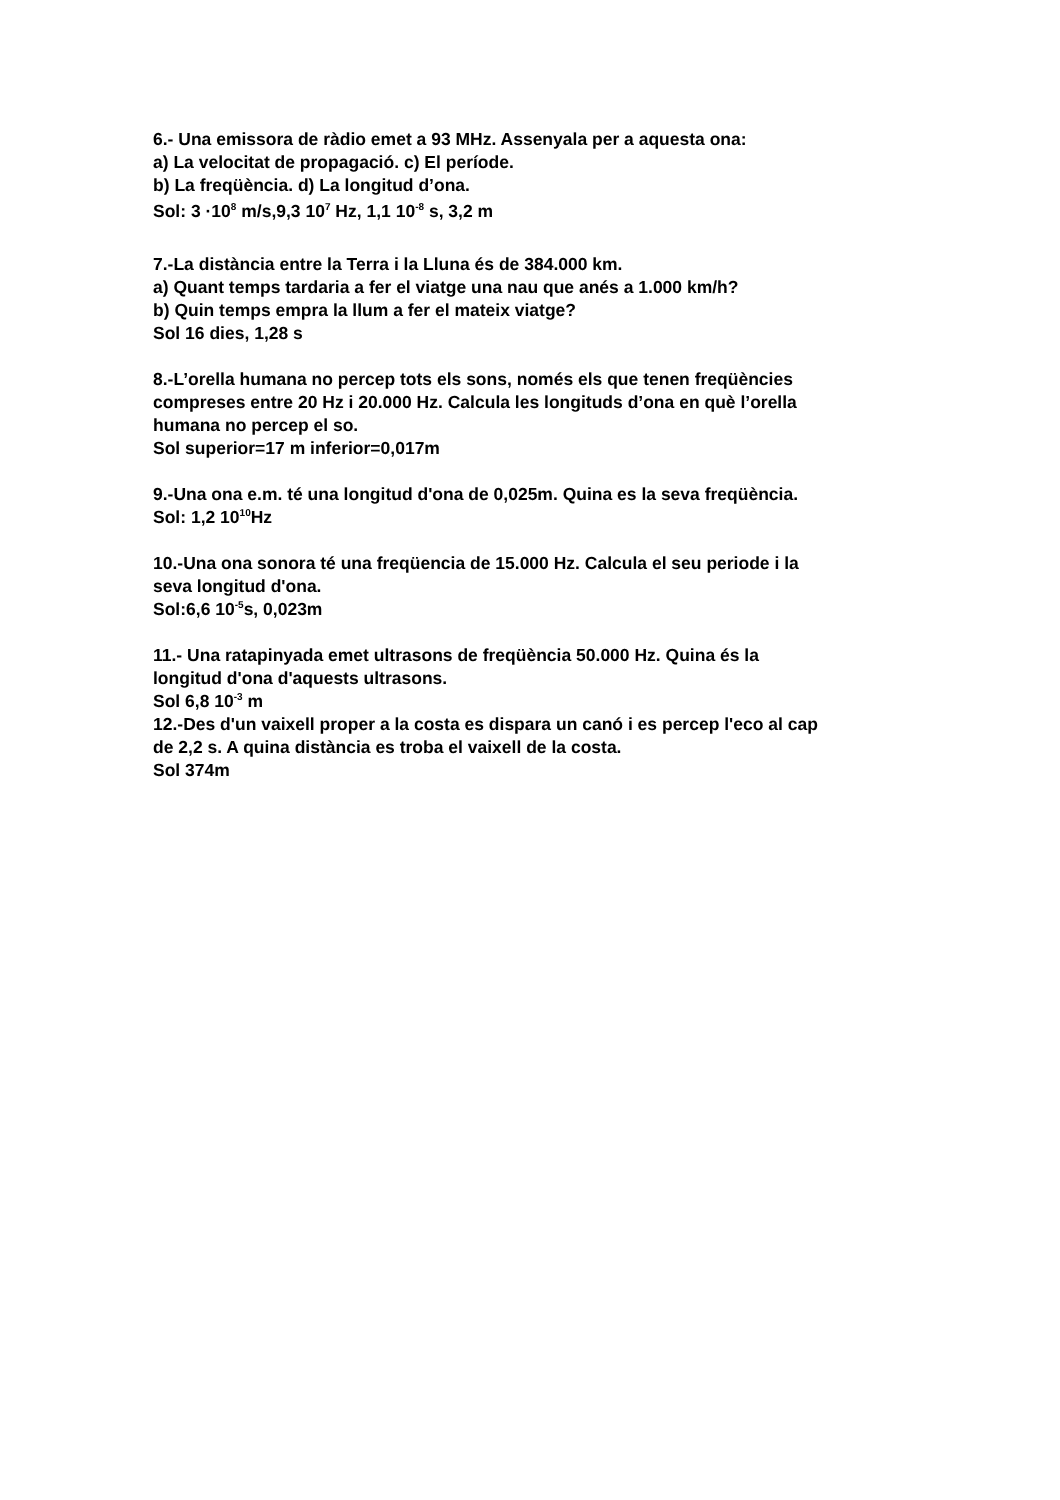6.- Una emissora de ràdio emet a 93 MHz. Assenyala per a aquesta ona:
a) La velocitat de propagació. c) El període.
b) La freqüència. d) La longitud d’ona.
Sol: 3 ·10<sup>8</sup> m/s,9,3 10<sup>7</sup> Hz, 1,1 10<sup>-8</sup> s, 3,2 m
7.-La distància entre la Terra i la Lluna és de 384.000 km.
a) Quant temps tardaria a fer el viatge una nau que anés a 1.000 km/h?
b) Quin temps empra la llum a fer el mateix viatge?
Sol 16 dies, 1,28 s
8.-L’orella humana no percep tots els sons, només els que tenen freqüències
compreses entre 20 Hz i 20.000 Hz. Calcula les longituds d’ona en què l’orella
humana no percep el so.
Sol superior=17 m inferior=0,017m
9.-Una ona e.m. té una longitud d'ona de 0,025m. Quina es la seva freqüència.
Sol: 1,2 10<sup>10</sup>Hz
10.-Una ona sonora té una freqüencia de 15.000 Hz. Calcula el seu periode i la
seva longitud d'ona.
Sol:6,6 10<sup>-5</sup>s, 0,023m
11.- Una ratapinyada emet ultrasons de freqüència 50.000 Hz. Quina és la
longitud d'ona d'aquests ultrasons.
Sol 6,8 10<sup>-3</sup> m
12.-Des d'un vaixell proper a la costa es dispara un canó i es percep l'eco al cap
de 2,2 s. A quina distància es troba el vaixell de la costa.
Sol 374m